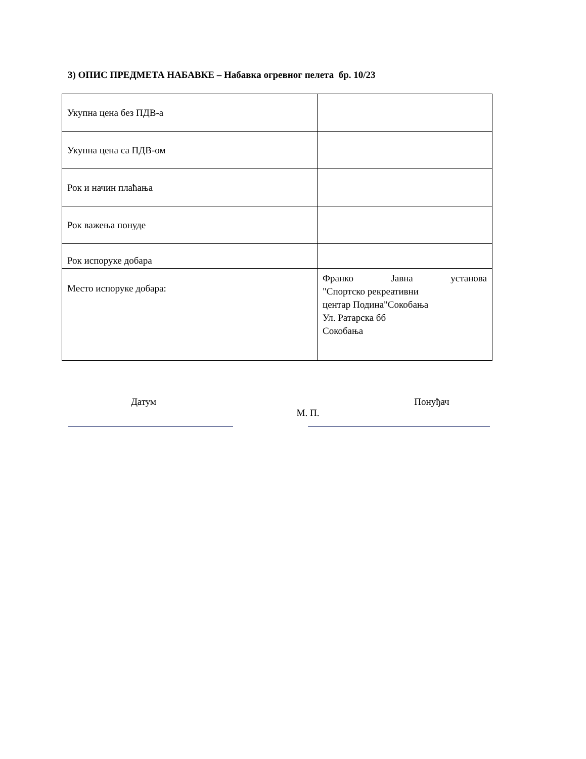3) ОПИС ПРЕДМЕТА НАБАВКЕ – Набавка огревног пелета бр. 10/23
| Укупна цена без ПДВ-а | |
| Укупна цена са ПДВ-ом | |
| Рок и начин плаћања | |
| Рок важења понуде | |
| Рок испоруке добара | |
| Место испоруке добара: | Франко Јавна установа "Спортско рекреативни центар Подина"Сокобања Ул. Ратарска бб Сокобања |
Датум
М. П. Понуђач